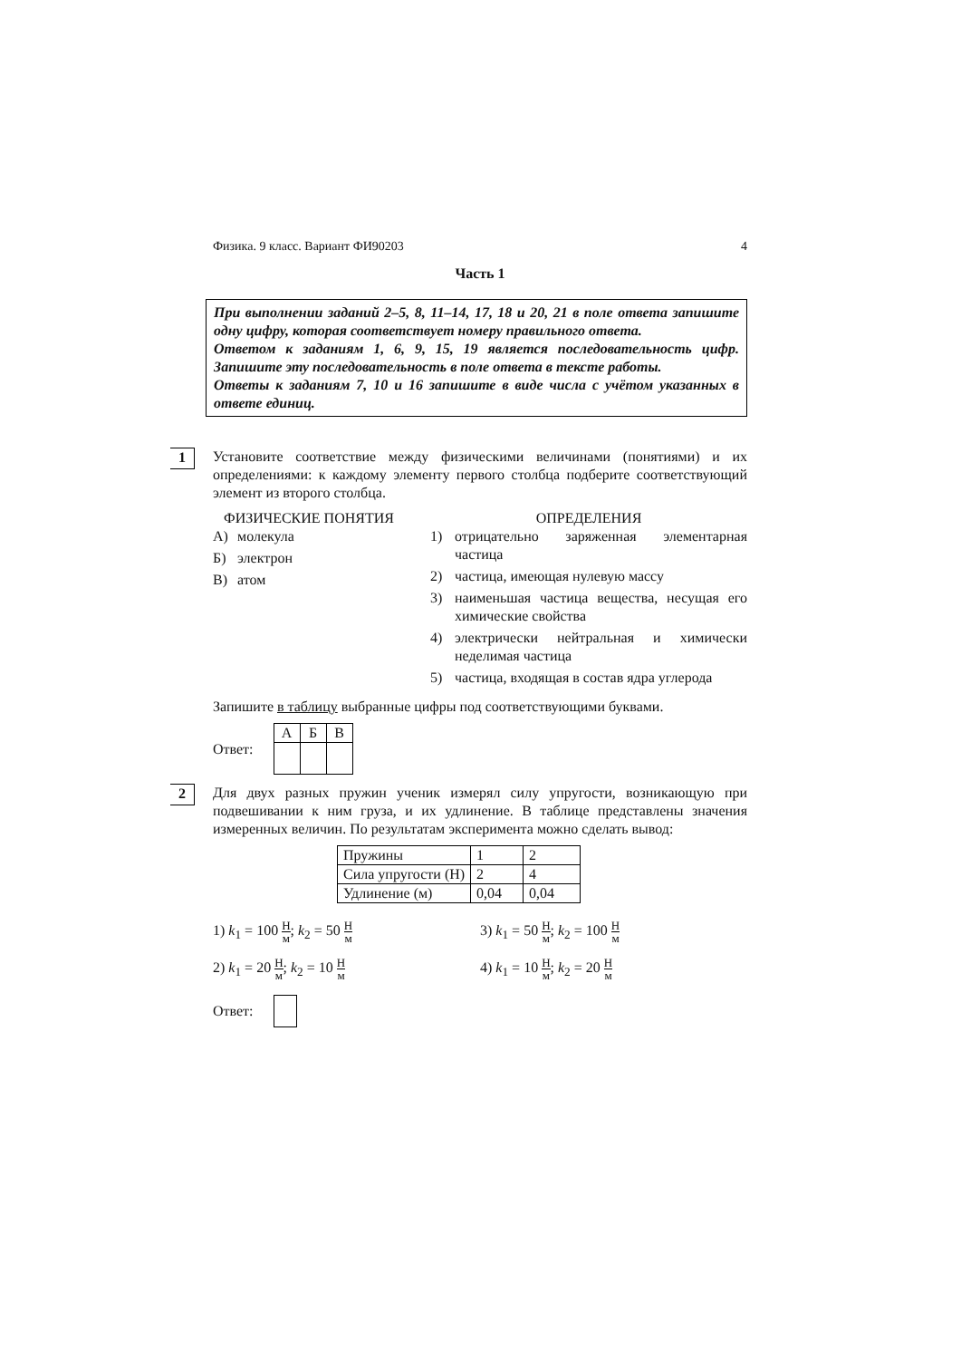Физика. 9 класс. Вариант ФИ90203 4
Часть 1
При выполнении заданий 2–5, 8, 11–14, 17, 18 и 20, 21 в поле ответа запишите одну цифру, которая соответствует номеру правильного ответа.
Ответом к заданиям 1, 6, 9, 15, 19 является последовательность цифр. Запишите эту последовательность в поле ответа в тексте работы.
Ответы к заданиям 7, 10 и 16 запишите в виде числа с учётом указанных в ответе единиц.
1
Установите соответствие между физическими величинами (понятиями) и их определениями: к каждому элементу первого столбца подберите соответствующий элемент из второго столбца.
ФИЗИЧЕСКИЕ ПОНЯТИЯ
А) молекула
Б) электрон
В) атом
ОПРЕДЕЛЕНИЯ
1) отрицательно заряженная элементарная частица
2) частица, имеющая нулевую массу
3) наименьшая частица вещества, несущая его химические свойства
4) электрически нейтральная и химически неделимая частица
5) частица, входящая в состав ядра углерода
Запишите в таблицу выбранные цифры под соответствующими буквами.
Ответ:
| А | Б | В |
2
Для двух разных пружин ученик измерял силу упругости, возникающую при подвешивании к ним груза, и их удлинение. В таблице представлены значения измеренных величин. По результатам эксперимента можно сделать вывод:
| Пружины | 1 | 2 |
| Сила упругости (Н) | 2 | 4 |
| Удлинение (м) | 0,04 | 0,04 |
1) k<sub>1</sub> = 100 Н м; k<sub>2</sub> = 50 Н м
3) k<sub>1</sub> = 50 Н м; k<sub>2</sub> = 100 Н м
2) k<sub>1</sub> = 20 Н м; k<sub>2</sub> = 10 Н м
4) k<sub>1</sub> = 10 Н м; k<sub>2</sub> = 20 Н м
Ответ: